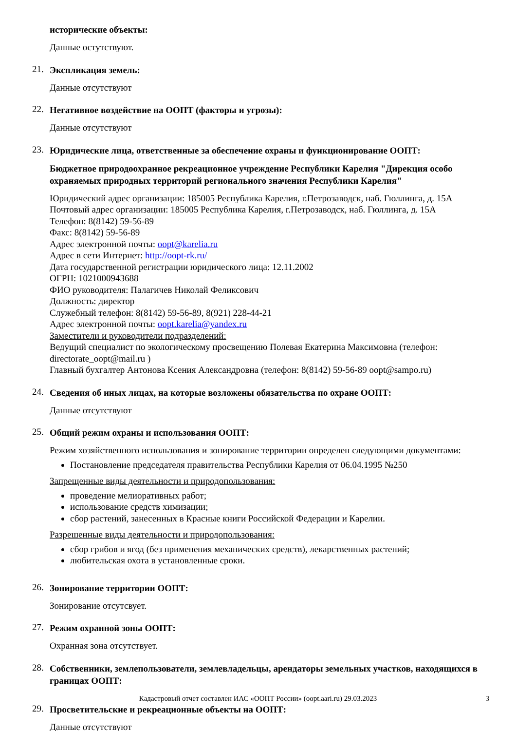исторические объекты:
Данные остутствуют.
21.
Экспликация земель:
Данные отсутствуют
22.
Негативное воздействие на ООПТ (факторы и угрозы):
Данные отсутствуют
23.
Юридические лица, ответственные за обеспечение охраны и функционирование ООПТ:
Бюджетное природоохранное рекреационное учреждение Республики Карелия "Дирекция особо охраняемых природных территорий регионального значения Республики Карелия"
Юридический адрес организации: 185005 Республика Карелия, г.Петрозаводск, наб. Гюллинга, д. 15А
Почтовый адрес организации: 185005 Республика Карелия, г.Петрозаводск, наб. Гюллинга, д. 15А
Телефон: 8(8142) 59-56-89
Факс: 8(8142) 59-56-89
Адрес электронной почты: oopt@karelia.ru
Адрес в сети Интернет: http://oopt-rk.ru/
Дата государственной регистрации юридического лица: 12.11.2002
ОГРН: 1021000943688
ФИО руководителя: Палагичев Николай Феликсович
Должность: директор
Служебный телефон: 8(8142) 59-56-89, 8(921) 228-44-21
Адрес электронной почты: oopt.karelia@yandex.ru
Заместители и руководители подразделений:
Ведущий специалист по экологическому просвещению Полевая Екатерина Максимовна (телефон: directorate_oopt@mail.ru )
Главный бухгалтер Антонова Ксения Александровна (телефон: 8(8142) 59-56-89 oopt@sampo.ru)
24.
Сведения об иных лицах, на которые возложены обязательства по охране ООПТ:
Данные отсутствуют
25.
Общий режим охраны и использования ООПТ:
Режим хозяйственного использования и зонирование территории определен следующими документами:
Постановление председателя правительства Республики Карелия от 06.04.1995 №250
Запрещенные виды деятельности и природопользования:
проведение мелиоративных работ;
использование средств химизации;
сбор растений, занесенных в Красные книги Российской Федерации и Карелии.
Разрешенные виды деятельности и природопользования:
сбор грибов и ягод (без применения механических средств), лекарственных растений;
любительская охота в установленные сроки.
26.
Зонирование территории ООПТ:
Зонирование отсутсвует.
27.
Режим охранной зоны ООПТ:
Охранная зона отсутствует.
28.
Собственники, землепользователи, землевладельцы, арендаторы земельных участков, находящихся в границах ООПТ:
29.
Просветительские и рекреационные объекты на ООПТ:
Данные отсутствуют
Кадастровый отчет составлен ИАС «ООПТ России» (oopt.aari.ru) 29.03.2023
3